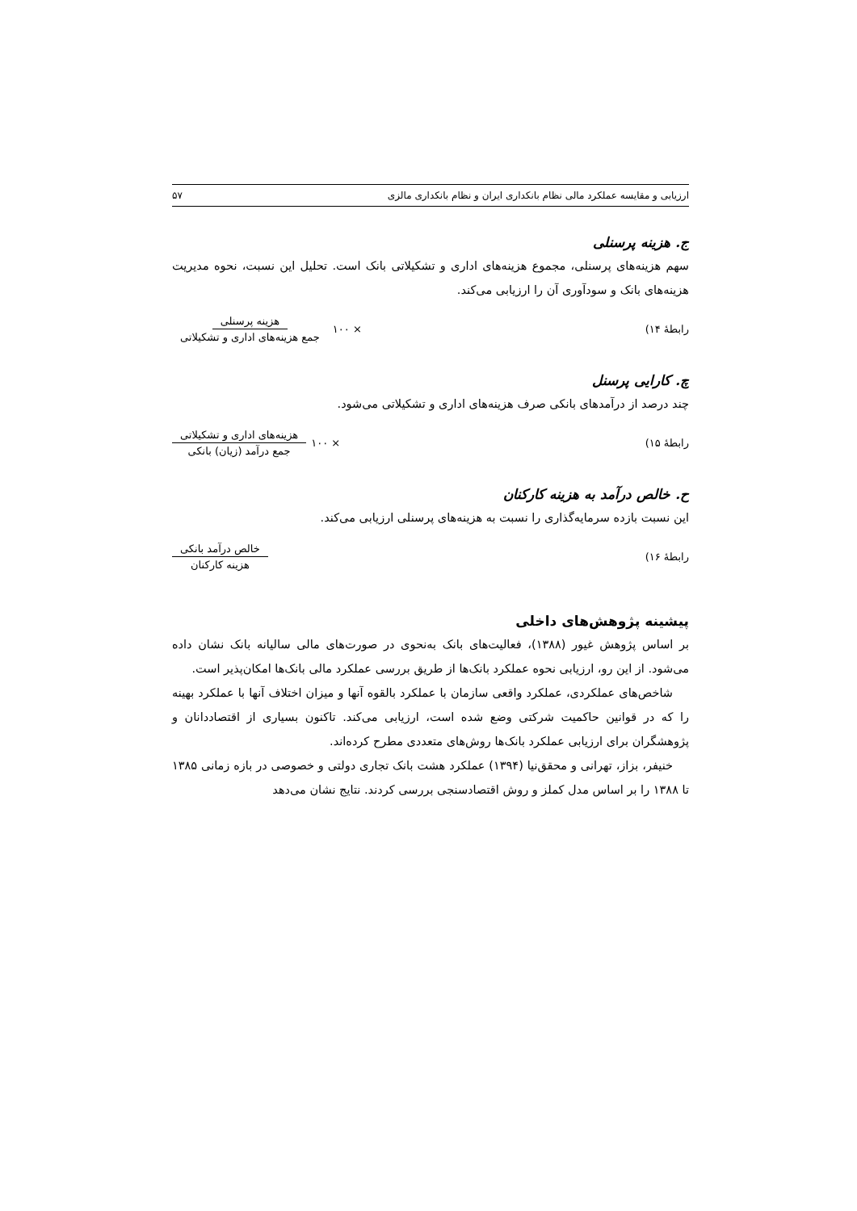ارزیابی و مقایسه عملکرد مالی نظام بانکداری ایران و نظام بانکداری مالزی ۵۷
ج. هزینه پرسنلی
سهم هزینه‌های پرسنلی، مجموع هزینه‌های اداری و تشکیلاتی بانک است. تحلیل این نسبت، نحوه مدیریت هزینه‌های بانک و سودآوری آن را ارزیابی می‌کند.
رابطهٔ ۱۴) × ۱۰۰ هزینه پرسنلی جمع هزینه‌های اداری و تشکیلاتی
چ. کارایی پرسنل
چند درصد از درآمدهای بانکی صرف هزینه‌های اداری و تشکیلاتی می‌شود.
رابطهٔ ۱۵) × ۱۰۰ هزینه‌های اداری و تشکیلاتی جمع درآمد (زیان) بانکی
ح. خالص درآمد به هزینه کارکنان
این نسبت بازده سرمایه‌گذاری را نسبت به هزینه‌های پرسنلی ارزیابی می‌کند.
رابطهٔ ۱۶) خالص درآمد بانکی هزینه کارکنان
پیشینه پژوهش‌های داخلی
بر اساس پژوهش غیور (۱۳۸۸)، فعالیت‌های بانک به‌نحوی در صورت‌های مالی سالیانه بانک نشان داده می‌شود. از این رو، ارزیابی نحوه عملکرد بانک‌ها از طریق بررسی عملکرد مالی بانک‌ها امکان‌پذیر است.
شاخص‌های عملکردی، عملکرد واقعی سازمان با عملکرد بالقوه آنها و میزان اختلاف آنها با عملکرد بهینه را که در قوانین حاکمیت شرکتی وضع شده است، ارزیابی می‌کند. تاکنون بسیاری از اقتصاددانان و پژوهشگران برای ارزیابی عملکرد بانک‌ها روش‌های متعددی مطرح کرده‌اند.
خنیفر، بزاز، تهرانی و محقق‌نیا (۱۳۹۴) عملکرد هشت بانک تجاری دولتی و خصوصی در بازه زمانی ۱۳۸۵ تا ۱۳۸۸ را بر اساس مدل کملز و روش اقتصادسنجی بررسی کردند. نتایج نشان می‌دهد